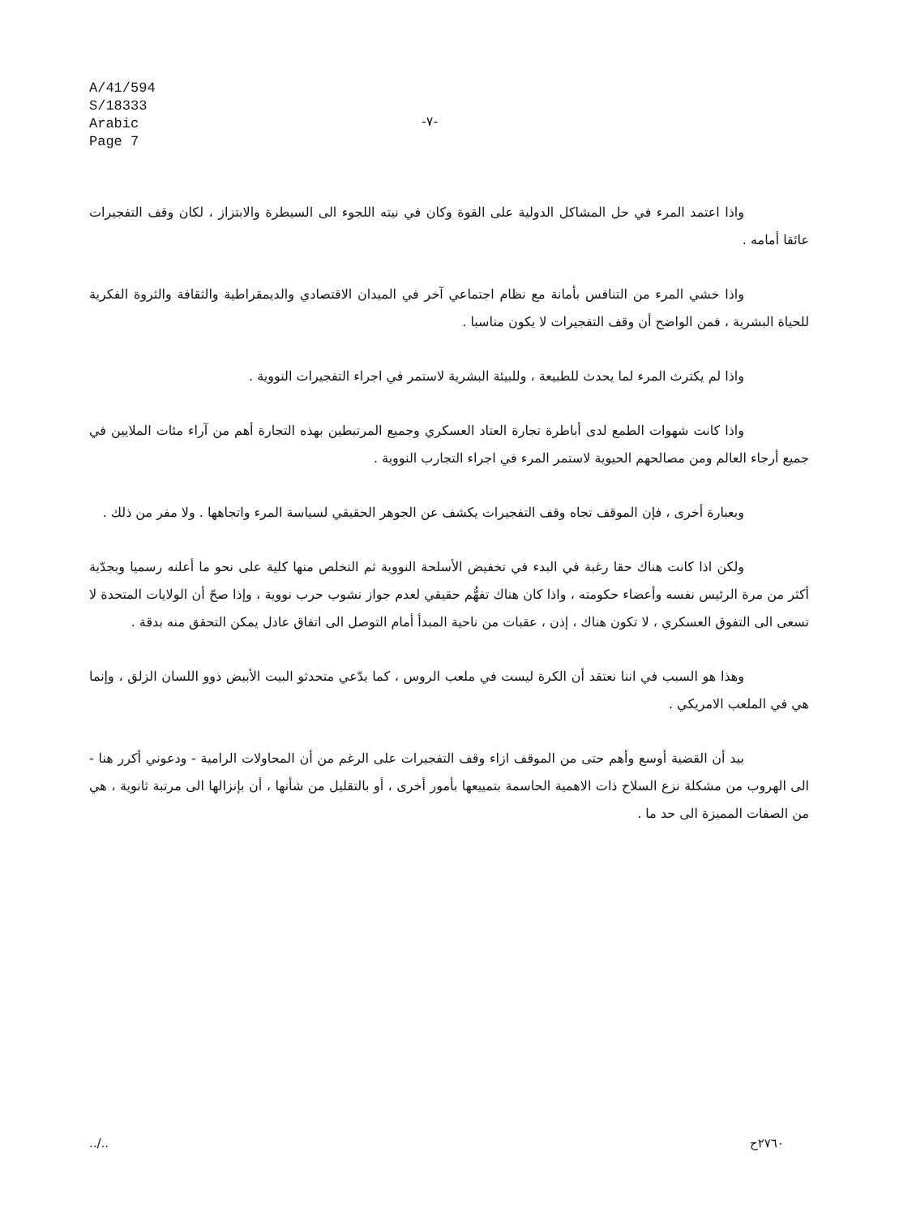A/41/594
S/18333
Arabic
Page 7
-٧-
واذا اعتمد المرء في حل المشاكل الدولية على القوة وكان في نيته اللجوء الى السيطرة والابتزاز ، لكان وقف التفجيرات عائقا أمامه .
واذا خشي المرء من التنافس بأمانة مع نظام اجتماعي آخر في الميدان الاقتصادي والديمقراطية والثقافة والثروة الفكرية للحياة البشرية ، فمن الواضح أن وقف التفجيرات لا يكون مناسبا .
واذا لم يكترث المرء لما يحدث للطبيعة ، وللبيئة البشرية لاستمر في اجراء التفجيرات النووية .
واذا كانت شهوات الطمع لدى أباطرة تجارة العتاد العسكري وجميع المرتبطين بهذه التجارة أهم من آراء مئات الملايين في جميع أرجاء العالم ومن مصالحهم الحيوية لاستمر المرء في اجراء التجارب النووية .
وبعبارة أخرى ، فإن الموقف تجاه وقف التفجيرات يكشف عن الجوهر الحقيقي لسياسة المرء واتجاهها . ولا مفر من ذلك .
ولكن اذا كانت هناك حقا رغبة في البدء في تخفيض الأسلحة النووية ثم التخلص منها كلية على نحو ما أعلنه رسميا وبجدّية أكثر من مرة الرئيس نفسه وأعضاء حكومته ، واذا كان هناك تفهُّم حقيقي لعدم جواز نشوب حرب نووية ، وإذا صحّ أن الولايات المتحدة لا تسعى الى التفوق العسكري ، لا تكون هناك ، إذن ، عقبات من ناحية المبدأ أمام التوصل الى اتفاق عادل يمكن التحقق منه بدقة .
وهذا هو السبب في اننا نعتقد أن الكرة ليست في ملعب الروس ، كما يدّعي متحدثو البيت الأبيض ذوو اللسان الزلق ، وإنما هي في الملعب الامريكي .
بيد أن القضية أوسع وأهم حتى من الموقف ازاء وقف التفجيرات على الرغم من أن المحاولات الرامية - ودعوني أكرر هنا - الى الهروب من مشكلة نزع السلاح ذات الاهمية الحاسمة بتمييعها بأمور أخرى ، أو بالتقليل من شأنها ، أن بإنزالها الى مرتبة ثانوية ، هي من الصفات المميزة الى حد ما .
../.. ٢٧٦٠ح